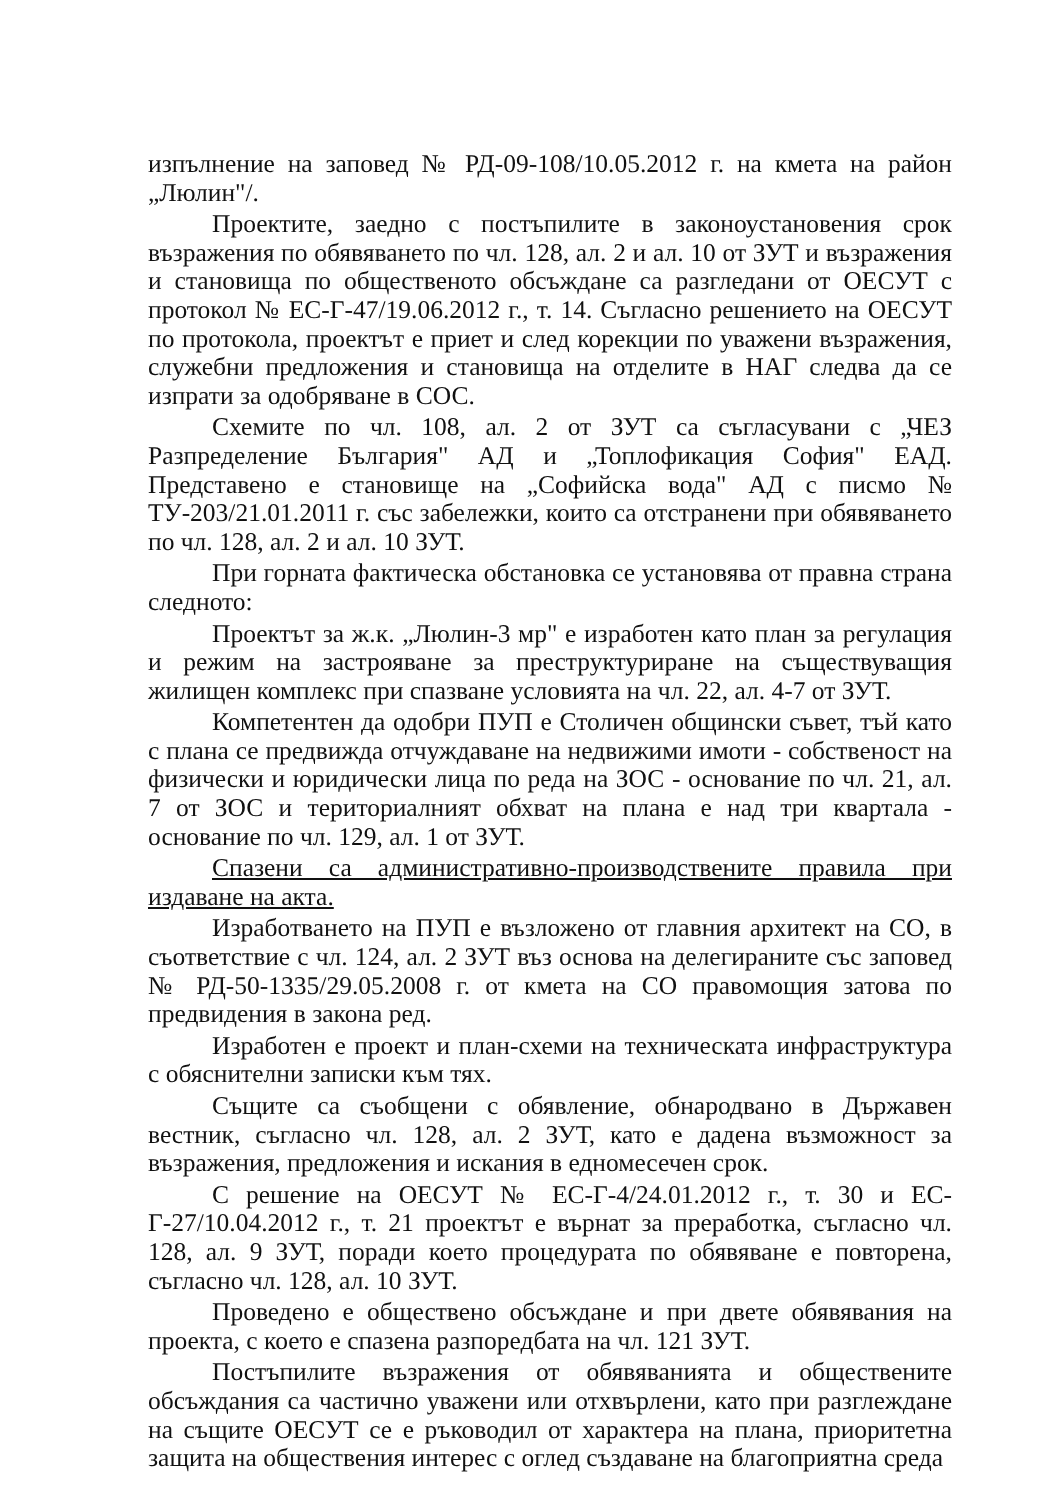изпълнение на заповед № РД-09-108/10.05.2012 г. на кмета на район „Люлин"/.
Проектите, заедно с постъпилите в законоустановения срок възражения по обявяването по чл. 128, ал. 2 и ал. 10 от ЗУТ и възражения и становища по общественото обсъждане са разгледани от ОЕСУТ с протокол № ЕС-Г-47/19.06.2012 г., т. 14. Съгласно решението на ОЕСУТ по протокола, проектът е приет и след корекции по уважени възражения, служебни предложения и становища на отделите в НАГ следва да се изпрати за одобряване в СОС.
Схемите по чл. 108, ал. 2 от ЗУТ са съгласувани с „ЧЕЗ Разпределение България" АД и „Топлофикация София" ЕАД. Представено е становище на „Софийска вода" АД с писмо № ТУ-203/21.01.2011 г. със забележки, които са отстранени при обявяването по чл. 128, ал. 2 и ал. 10 ЗУТ.
При горната фактическа обстановка се установява от правна страна следното:
Проектът за ж.к. „Люлин-3 мр" е изработен като план за регулация и режим на застрояване за преструктуриране на съществуващия жилищен комплекс при спазване условията на чл. 22, ал. 4-7 от ЗУТ.
Компетентен да одобри ПУП е Столичен общински съвет, тъй като с плана се предвижда отчуждаване на недвижими имоти - собственост на физически и юридически лица по реда на ЗОС - основание по чл. 21, ал. 7 от ЗОС и териториалният обхват на плана е над три квартала - основание по чл. 129, ал. 1 от ЗУТ.
Спазени са административно-производствените правила при издаване на акта.
Изработването на ПУП е възложено от главния архитект на СО, в съответствие с чл. 124, ал. 2 ЗУТ въз основа на делегираните със заповед № РД-50-1335/29.05.2008 г. от кмета на СО правомощия затова по предвидения в закона ред.
Изработен е проект и план-схеми на техническата инфраструктура с обяснителни записки към тях.
Същите са съобщени с обявление, обнародвано в Държавен вестник, съгласно чл. 128, ал. 2 ЗУТ, като е дадена възможност за възражения, предложения и искания в едномесечен срок.
С решение на ОЕСУТ № ЕС-Г-4/24.01.2012 г., т. 30 и ЕС-Г-27/10.04.2012 г., т. 21 проектът е върнат за преработка, съгласно чл. 128, ал. 9 ЗУТ, поради което процедурата по обявяване е повторена, съгласно чл. 128, ал. 10 ЗУТ.
Проведено е обществено обсъждане и при двете обявявания на проекта, с което е спазена разпоредбата на чл. 121 ЗУТ.
Постъпилите възражения от обявяванията и обществените обсъждания са частично уважени или отхвърлени, като при разглеждане на същите ОЕСУТ се е ръководил от характера на плана, приоритетна защита на обществения интерес с оглед създаване на благоприятна среда